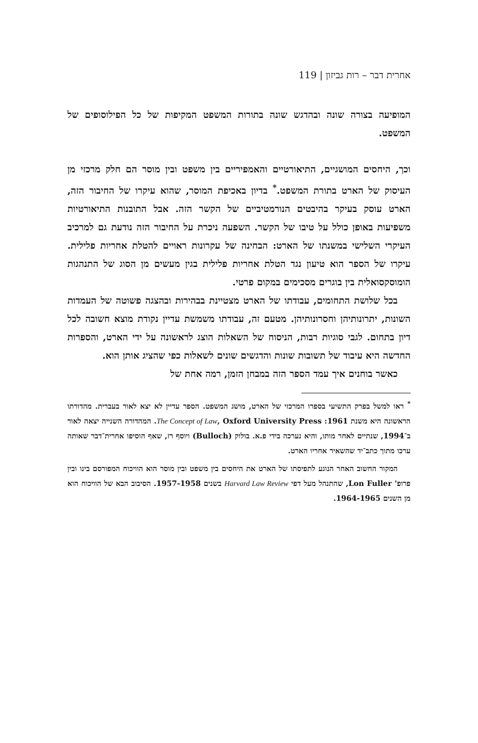אחרית דבר – רות גביזון | 119
המופיעה בצורה שונה ובהדגש שונה בתורות המשפט המקיפות של כל הפילוסופים של המשפט.
וכך, היחסים המושגיים, התיאורטיים והאמפיריים בין משפט ובין מוסר הם חלק מרכזי מן העיסוק של הארט בתורת המשפט.<sup>*</sup> בדיון באכיפת המוסר, שהוא עיקרו של החיבור הזה, הארט עוסק בעיקר בהיבטים הנורמטיביים של הקשר הזה. אבל התובנות התיאורטיות משפיעות באופן כולל על טיבו של הקשר. השפעה ניכרת על החיבור הזה נודעת גם למרכיב העיקרי השלישי במשנתו של הארט: הבחינה של עקרונות ראויים להטלת אחריות פלילית. עיקרו של הספר הוא טיעון נגד הטלת אחריות פלילית בגין מעשים מן הסוג של התנהגות הומוסקסואלית בין בוגרים מסכימים במקום פרטי.
בכל שלושת התחומים, עבודתו של הארט מצטיינת בבהירות ובהצגה פשוטה של העמדות השונות, יתרונותיהן וחסרונותיהן. מטעם זה, עבודתו משמשת עדיין נקודת מוצא חשובה לכל דיון בתחום. לגבי סוגיות רבות, הניסוח של השאלות הוצג לראשונה על ידי הארט, והספרות החדשה היא עיבוד של תשובות שונות והדגשים שונים לשאלות כפי שהציג אותן הוא.
כאשר בוחנים איך עמד הספר הזה במבחן הזמן, רמה אחת של
<sup>*</sup> ראו למשל בפרק התשיעי בספרו המרכזי של הארט, מושג המשפט. הספר עדיין לא יצא לאור בעברית. מהדורתו הראשונה היא משנת 1961: The Concept of Law, Oxford University Press. המהדורה השנייה יצאה לאור ב־1994, שנתיים לאחר מותו, והיא נערכה בידי פ.א. בולוק (Bulloch) ויוסף רז, שאף הוסיפו אחרית־דבר שאותה ערכו מתוך כתב־יד שהשאיר אחריו הארט.
המקור החשוב האחר הנוגע לתפיסתו של הארט את היחסים בין משפט ובין מוסר הוא הוויכוח המפורסם בינו ובין פרופ' Lon Fuller, שהתנהל מעל דפי Harvard Law Review בשנים 1957-1958. הסיבוב הבא של הוויכוח הוא מן השנים 1964-1965.